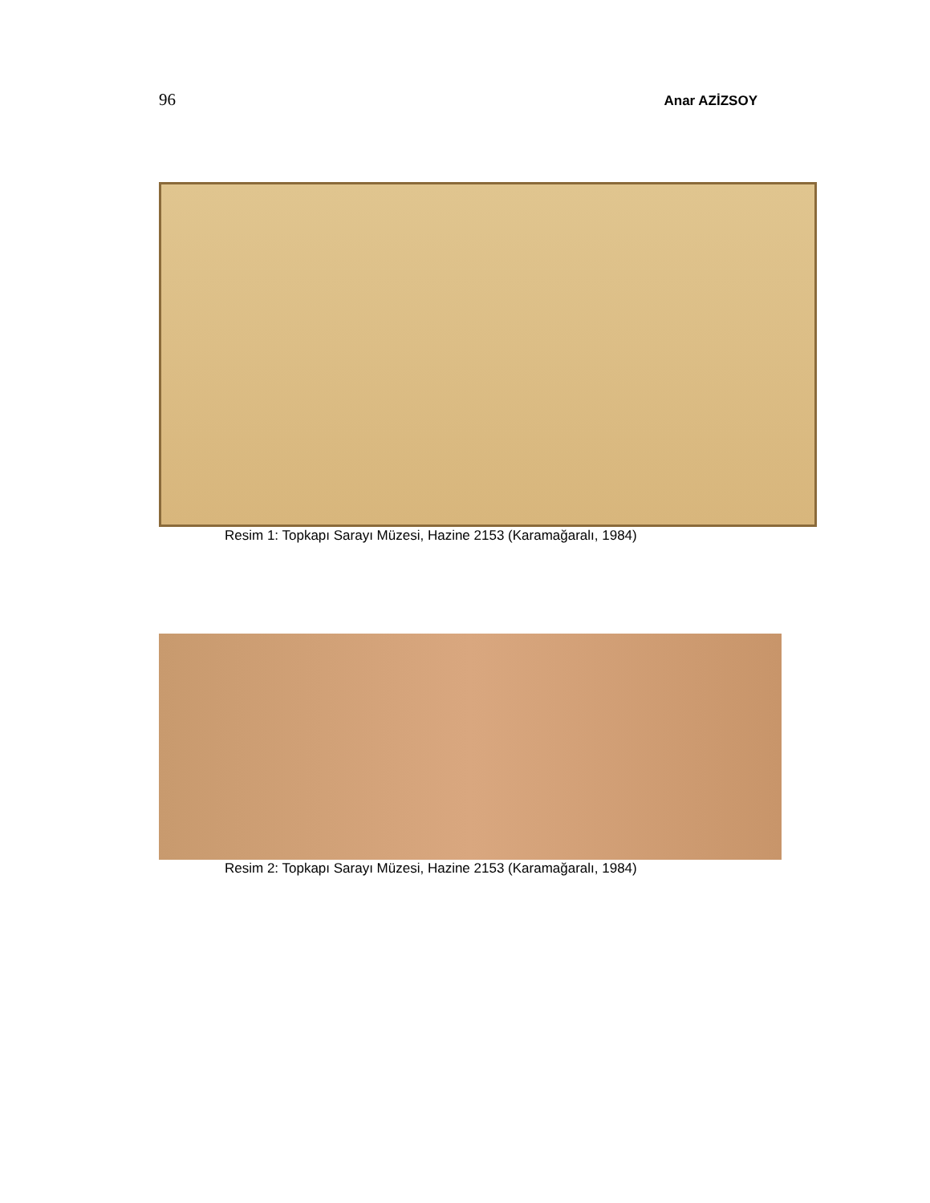96 Anar AZİZSOY
Resim 1: Topkapı Sarayı Müzesi, Hazine 2153 (Karamağaralı, 1984)
Resim 2: Topkapı Sarayı Müzesi, Hazine 2153 (Karamağaralı, 1984)